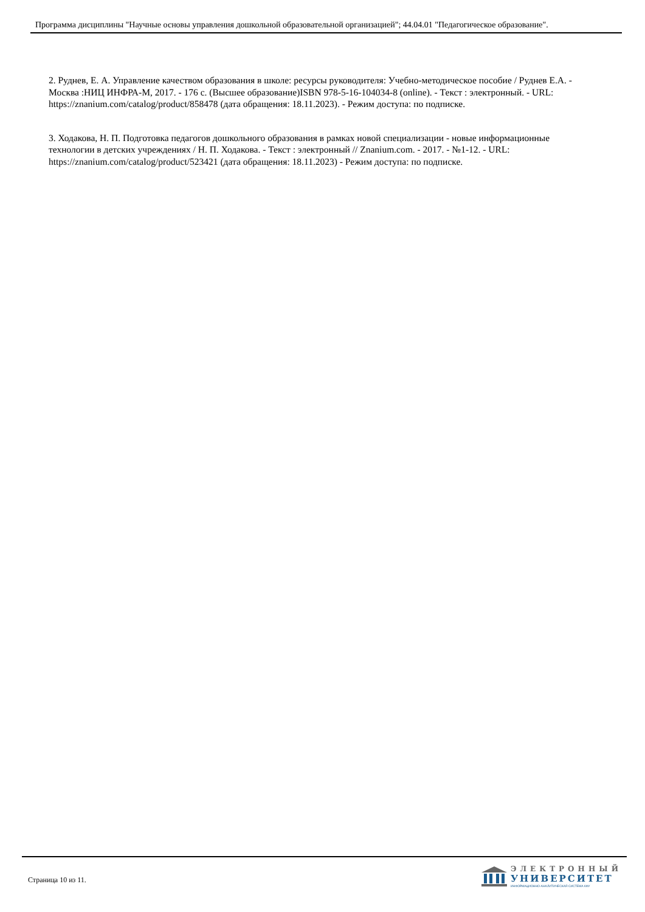Программа дисциплины "Научные основы управления дошкольной образовательной организацией"; 44.04.01 "Педагогическое образование".
2. Руднев, Е. А. Управление качеством образования в школе: ресурсы руководителя: Учебно-методическое пособие / Руднев Е.А. - Москва :НИЦ ИНФРА-М, 2017. - 176 с. (Высшее образование)ISBN 978-5-16-104034-8 (online). - Текст : электронный. - URL: https://znanium.com/catalog/product/858478 (дата обращения: 18.11.2023). - Режим доступа: по подписке.
3. Ходакова, Н. П. Подготовка педагогов дошкольного образования в рамках новой специализации - новые информационные технологии в детских учреждениях / Н. П. Ходакова. - Текст : электронный // Znanium.com. - 2017. - №1-12. - URL: https://znanium.com/catalog/product/523421 (дата обращения: 18.11.2023) - Режим доступа: по подписке.
Страница 10 из 11.
ЭЛЕКТРОННЫЙ
УНИВЕРСИТЕТ
ИНФОРМАЦИОННО-АНАЛИТИЧЕСКАЯ СИСТЕМА КФУ